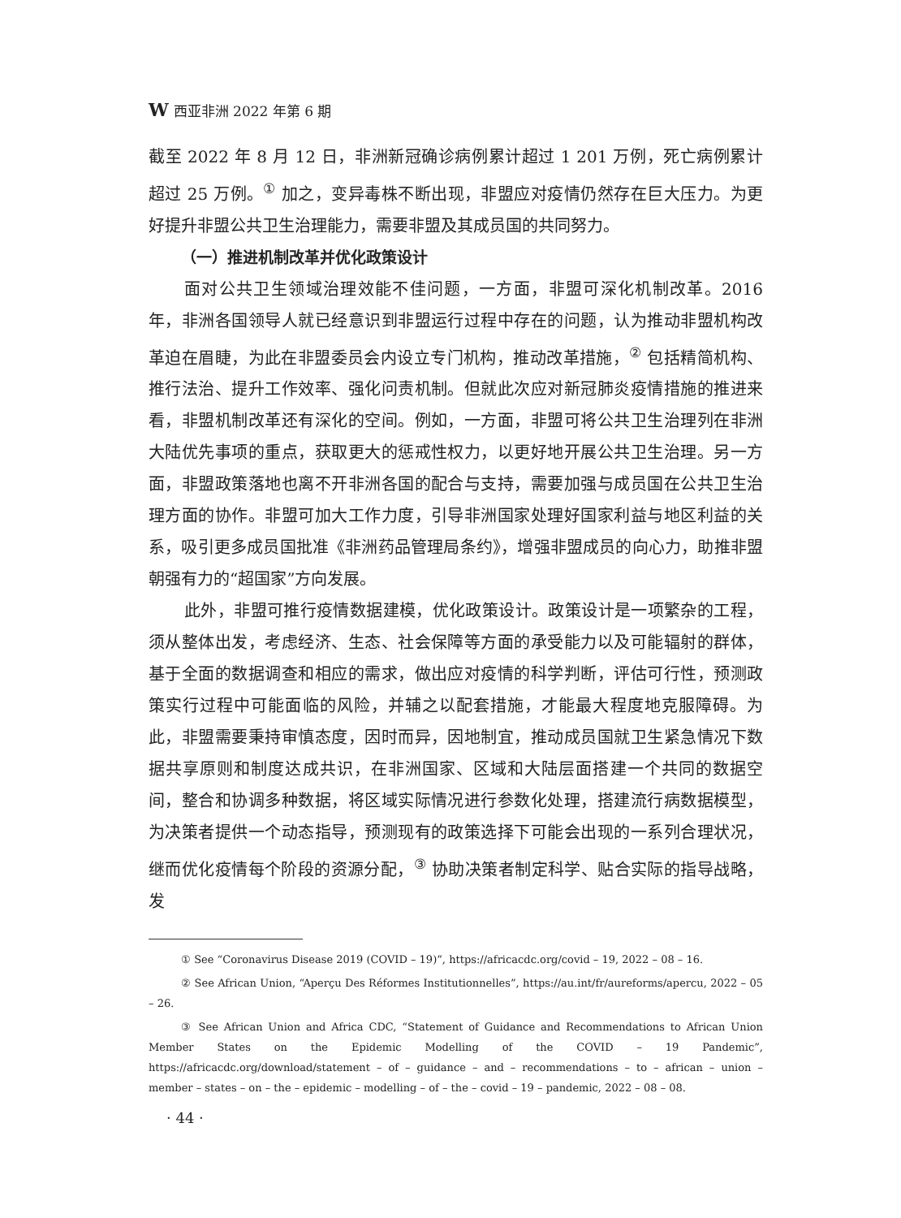W西亚非洲 2022 年第 6 期
截至 2022 年 8 月 12 日，非洲新冠确诊病例累计超过 1 201 万例，死亡病例累计超过 25 万例。<sup>①</sup> 加之，变异毒株不断出现，非盟应对疫情仍然存在巨大压力。为更好提升非盟公共卫生治理能力，需要非盟及其成员国的共同努力。
（一）推进机制改革并优化政策设计
面对公共卫生领域治理效能不佳问题，一方面，非盟可深化机制改革。2016 年，非洲各国领导人就已经意识到非盟运行过程中存在的问题，认为推动非盟机构改革迫在眉睫，为此在非盟委员会内设立专门机构，推动改革措施，<sup>②</sup> 包括精简机构、推行法治、提升工作效率、强化问责机制。但就此次应对新冠肺炎疫情措施的推进来看，非盟机制改革还有深化的空间。例如，一方面，非盟可将公共卫生治理列在非洲大陆优先事项的重点，获取更大的惩戒性权力，以更好地开展公共卫生治理。另一方面，非盟政策落地也离不开非洲各国的配合与支持，需要加强与成员国在公共卫生治理方面的协作。非盟可加大工作力度，引导非洲国家处理好国家利益与地区利益的关系，吸引更多成员国批准《非洲药品管理局条约》，增强非盟成员的向心力，助推非盟朝强有力的“超国家”方向发展。
此外，非盟可推行疫情数据建模，优化政策设计。政策设计是一项繁杂的工程，须从整体出发，考虑经济、生态、社会保障等方面的承受能力以及可能辐射的群体，基于全面的数据调查和相应的需求，做出应对疫情的科学判断，评估可行性，预测政策实行过程中可能面临的风险，并辅之以配套措施，才能最大程度地克服障碍。为此，非盟需要秉持审慎态度，因时而异，因地制宜，推动成员国就卫生紧急情况下数据共享原则和制度达成共识，在非洲国家、区域和大陆层面搭建一个共同的数据空间，整合和协调多种数据，将区域实际情况进行参数化处理，搭建流行病数据模型，为决策者提供一个动态指导，预测现有的政策选择下可能会出现的一系列合理状况，继而优化疫情每个阶段的资源分配，<sup>③</sup> 协助决策者制定科学、贴合实际的指导战略，发
① See “Coronavirus Disease 2019 (COVID – 19)”, https://africacdc.org/covid – 19, 2022 – 08 – 16.
② See African Union, “Aperçu Des Réformes Institutionnelles”, https://au.int/fr/aureforms/apercu, 2022 – 05 – 26.
③ See African Union and Africa CDC, “Statement of Guidance and Recommendations to African Union Member States on the Epidemic Modelling of the COVID – 19 Pandemic”, https://africacdc.org/download/statement – of – guidance – and – recommendations – to – african – union – member – states – on – the – epidemic – modelling – of – the – covid – 19 – pandemic, 2022 – 08 – 08.
· 44 ·